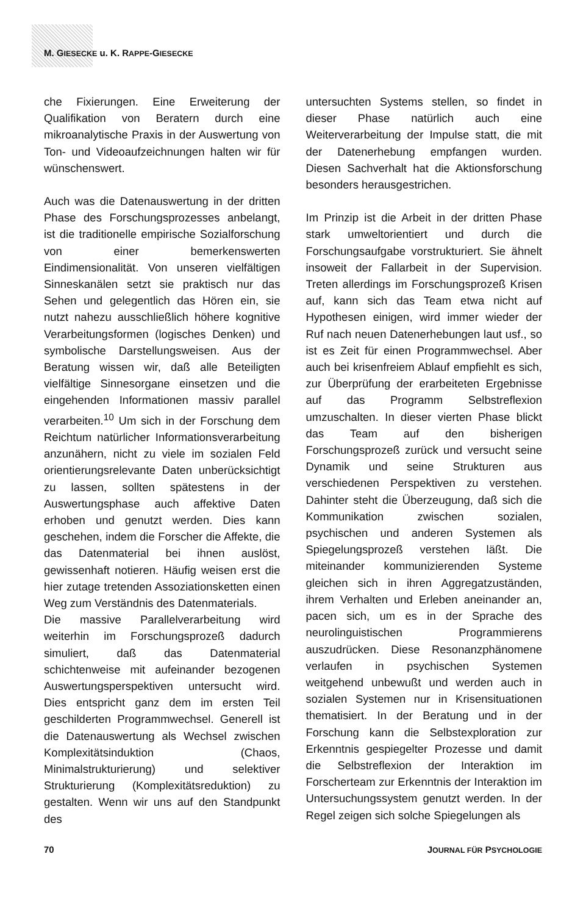M. GIESECKE u. K. RAPPE-GIESECKE
che Fixierungen. Eine Erweiterung der Qualifikation von Beratern durch eine mikroanalytische Praxis in der Auswertung von Ton- und Videoaufzeichnungen halten wir für wünschenswert.
Auch was die Datenauswertung in der dritten Phase des Forschungsprozesses anbelangt, ist die traditionelle empirische Sozialforschung von einer bemerkenswerten Eindimensionalität. Von unseren vielfältigen Sinneskanälen setzt sie praktisch nur das Sehen und gelegentlich das Hören ein, sie nutzt nahezu ausschließlich höhere kognitive Verarbeitungsformen (logisches Denken) und symbolische Darstellungsweisen. Aus der Beratung wissen wir, daß alle Beteiligten vielfältige Sinnesorgane einsetzen und die eingehenden Informationen massiv parallel verarbeiten.<sup>10</sup> Um sich in der Forschung dem Reichtum natürlicher Informationsverarbeitung anzunähern, nicht zu viele im sozialen Feld orientierungsrelevante Daten unberücksichtigt zu lassen, sollten spätestens in der Auswertungsphase auch affektive Daten erhoben und genutzt werden. Dies kann geschehen, indem die Forscher die Affekte, die das Datenmaterial bei ihnen auslöst, gewissenhaft notieren. Häufig weisen erst die hier zutage tretenden Assoziationsketten einen Weg zum Verständnis des Datenmaterials.
Die massive Parallelverarbeitung wird weiterhin im Forschungsprozeß dadurch simuliert, daß das Datenmaterial schichtenweise mit aufeinander bezogenen Auswertungsperspektiven untersucht wird. Dies entspricht ganz dem im ersten Teil geschilderten Programmwechsel. Generell ist die Datenauswertung als Wechsel zwischen Komplexitätsinduktion (Chaos, Minimalstrukturierung) und selektiver Strukturierung (Komplexitätsreduktion) zu gestalten. Wenn wir uns auf den Standpunkt des
untersuchten Systems stellen, so findet in dieser Phase natürlich auch eine Weiterverarbeitung der Impulse statt, die mit der Datenerhebung empfangen wurden. Diesen Sachverhalt hat die Aktionsforschung besonders herausgestrichen.
Im Prinzip ist die Arbeit in der dritten Phase stark umweltorientiert und durch die Forschungsaufgabe vorstrukturiert. Sie ähnelt insoweit der Fallarbeit in der Supervision. Treten allerdings im Forschungsprozeß Krisen auf, kann sich das Team etwa nicht auf Hypothesen einigen, wird immer wieder der Ruf nach neuen Datenerhebungen laut usf., so ist es Zeit für einen Programmwechsel. Aber auch bei krisenfreiem Ablauf empfiehlt es sich, zur Überprüfung der erarbeiteten Ergebnisse auf das Programm Selbstreflexion umzuschalten. In dieser vierten Phase blickt das Team auf den bisherigen Forschungsprozeß zurück und versucht seine Dynamik und seine Strukturen aus verschiedenen Perspektiven zu verstehen. Dahinter steht die Überzeugung, daß sich die Kommunikation zwischen sozialen, psychischen und anderen Systemen als Spiegelungsprozeß verstehen läßt. Die miteinander kommunizierenden Systeme gleichen sich in ihren Aggregatzuständen, ihrem Verhalten und Erleben aneinander an, pacen sich, um es in der Sprache des neurolinguistischen Programmierens auszudrücken. Diese Resonanzphänomene verlaufen in psychischen Systemen weitgehend unbewußt und werden auch in sozialen Systemen nur in Krisensituationen thematisiert. In der Beratung und in der Forschung kann die Selbstexploration zur Erkenntnis gespiegelter Prozesse und damit die Selbstreflexion der Interaktion im Forscherteam zur Erkenntnis der Interaktion im Untersuchungssystem genutzt werden. In der Regel zeigen sich solche Spiegelungen als
70 JOURNAL FÜR PSYCHOLOGIE